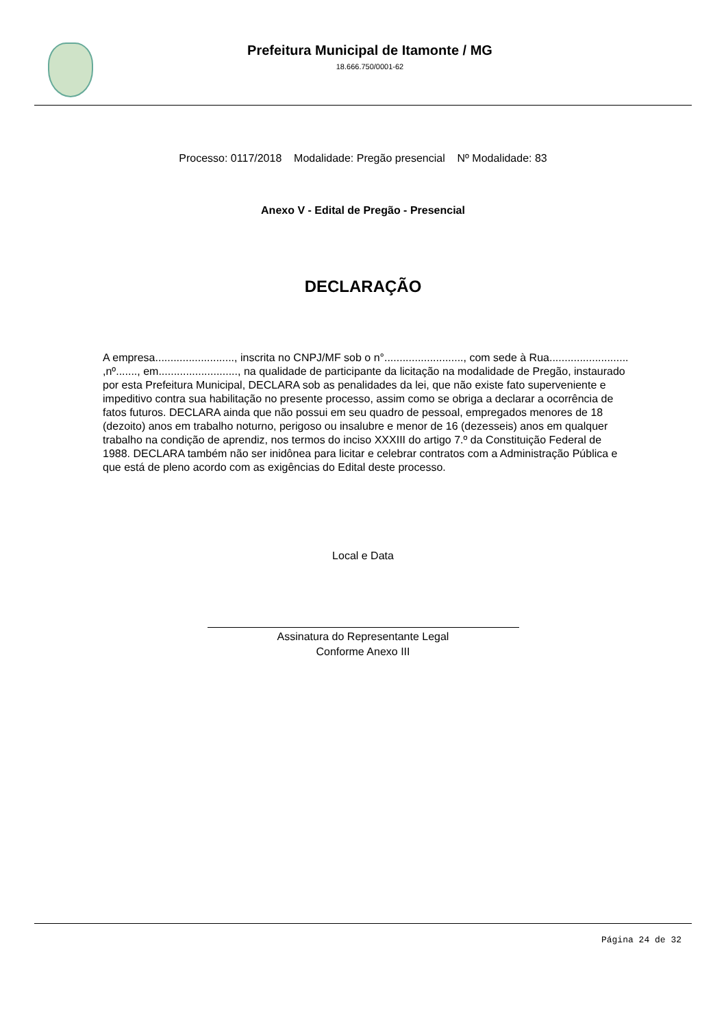Prefeitura Municipal de Itamonte / MG
18.666.750/0001-62
Processo: 0117/2018 Modalidade: Pregão presencial Nº Modalidade: 83
Anexo V - Edital de Pregão - Presencial
DECLARAÇÃO
A empresa.........................., inscrita no CNPJ/MF sob o n°.........................., com sede à Rua.......................... ,nº......., em.........................., na qualidade de participante da licitação na modalidade de Pregão, instaurado por esta Prefeitura Municipal, DECLARA sob as penalidades da lei, que não existe fato superveniente e impeditivo contra sua habilitação no presente processo, assim como se obriga a declarar a ocorrência de fatos futuros. DECLARA ainda que não possui em seu quadro de pessoal, empregados menores de 18 (dezoito) anos em trabalho noturno, perigoso ou insalubre e menor de 16 (dezesseis) anos em qualquer trabalho na condição de aprendiz, nos termos do inciso XXXIII do artigo 7.º da Constituição Federal de 1988. DECLARA também não ser inidônea para licitar e celebrar contratos com a Administração Pública e que está de pleno acordo com as exigências do Edital deste processo.
Local e Data
Assinatura do Representante Legal
Conforme Anexo III
Página 24 de 32